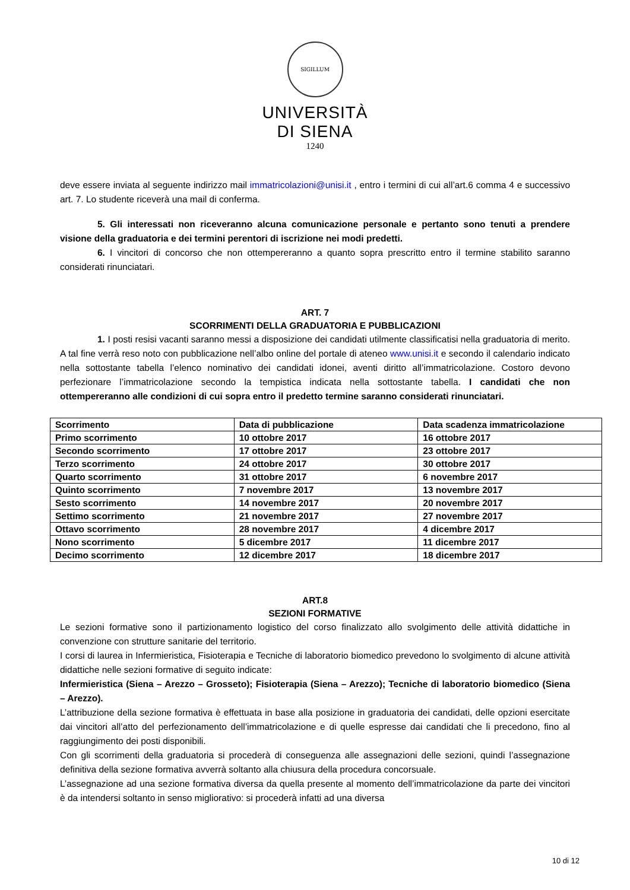SIGILLUM
UNIVERSITÀ
DI SIENA
1240
deve essere inviata al seguente indirizzo mail immatricolazioni@unisi.it , entro i termini di cui all’art.6 comma 4 e successivo art. 7. Lo studente riceverà una mail di conferma.
5. Gli interessati non riceveranno alcuna comunicazione personale e pertanto sono tenuti a prendere visione della graduatoria e dei termini perentori di iscrizione nei modi predetti.
6. I vincitori di concorso che non ottempereranno a quanto sopra prescritto entro il termine stabilito saranno considerati rinunciatari.
ART. 7
SCORRIMENTI DELLA GRADUATORIA E PUBBLICAZIONI
1. I posti resisi vacanti saranno messi a disposizione dei candidati utilmente classificatisi nella graduatoria di merito. A tal fine verrà reso noto con pubblicazione nell’albo online del portale di ateneo www.unisi.it e secondo il calendario indicato nella sottostante tabella l’elenco nominativo dei candidati idonei, aventi diritto all’immatricolazione. Costoro devono perfezionare l’immatricolazione secondo la tempistica indicata nella sottostante tabella. I candidati che non ottempereranno alle condizioni di cui sopra entro il predetto termine saranno considerati rinunciatari.
| Scorrimento | Data di pubblicazione | Data scadenza immatricolazione |
| Primo scorrimento | 10 ottobre 2017 | 16 ottobre 2017 |
| Secondo scorrimento | 17 ottobre 2017 | 23 ottobre 2017 |
| Terzo scorrimento | 24 ottobre 2017 | 30 ottobre 2017 |
| Quarto scorrimento | 31 ottobre 2017 | 6 novembre 2017 |
| Quinto scorrimento | 7 novembre 2017 | 13 novembre 2017 |
| Sesto scorrimento | 14 novembre 2017 | 20 novembre 2017 |
| Settimo scorrimento | 21 novembre 2017 | 27 novembre 2017 |
| Ottavo scorrimento | 28 novembre 2017 | 4 dicembre 2017 |
| Nono scorrimento | 5 dicembre 2017 | 11 dicembre 2017 |
| Decimo scorrimento | 12 dicembre 2017 | 18 dicembre 2017 |
ART.8
SEZIONI FORMATIVE
Le sezioni formative sono il partizionamento logistico del corso finalizzato allo svolgimento delle attività didattiche in convenzione con strutture sanitarie del territorio.
I corsi di laurea in Infermieristica, Fisioterapia e Tecniche di laboratorio biomedico prevedono lo svolgimento di alcune attività didattiche nelle sezioni formative di seguito indicate:
Infermieristica (Siena – Arezzo – Grosseto); Fisioterapia (Siena – Arezzo); Tecniche di laboratorio biomedico (Siena – Arezzo).
L’attribuzione della sezione formativa è effettuata in base alla posizione in graduatoria dei candidati, delle opzioni esercitate dai vincitori all’atto del perfezionamento dell’immatricolazione e di quelle espresse dai candidati che li precedono, fino al raggiungimento dei posti disponibili.
Con gli scorrimenti della graduatoria si procederà di conseguenza alle assegnazioni delle sezioni, quindi l’assegnazione definitiva della sezione formativa avverrà soltanto alla chiusura della procedura concorsuale.
L’assegnazione ad una sezione formativa diversa da quella presente al momento dell’immatricolazione da parte dei vincitori è da intendersi soltanto in senso migliorativo: si procederà infatti ad una diversa
10 di 12